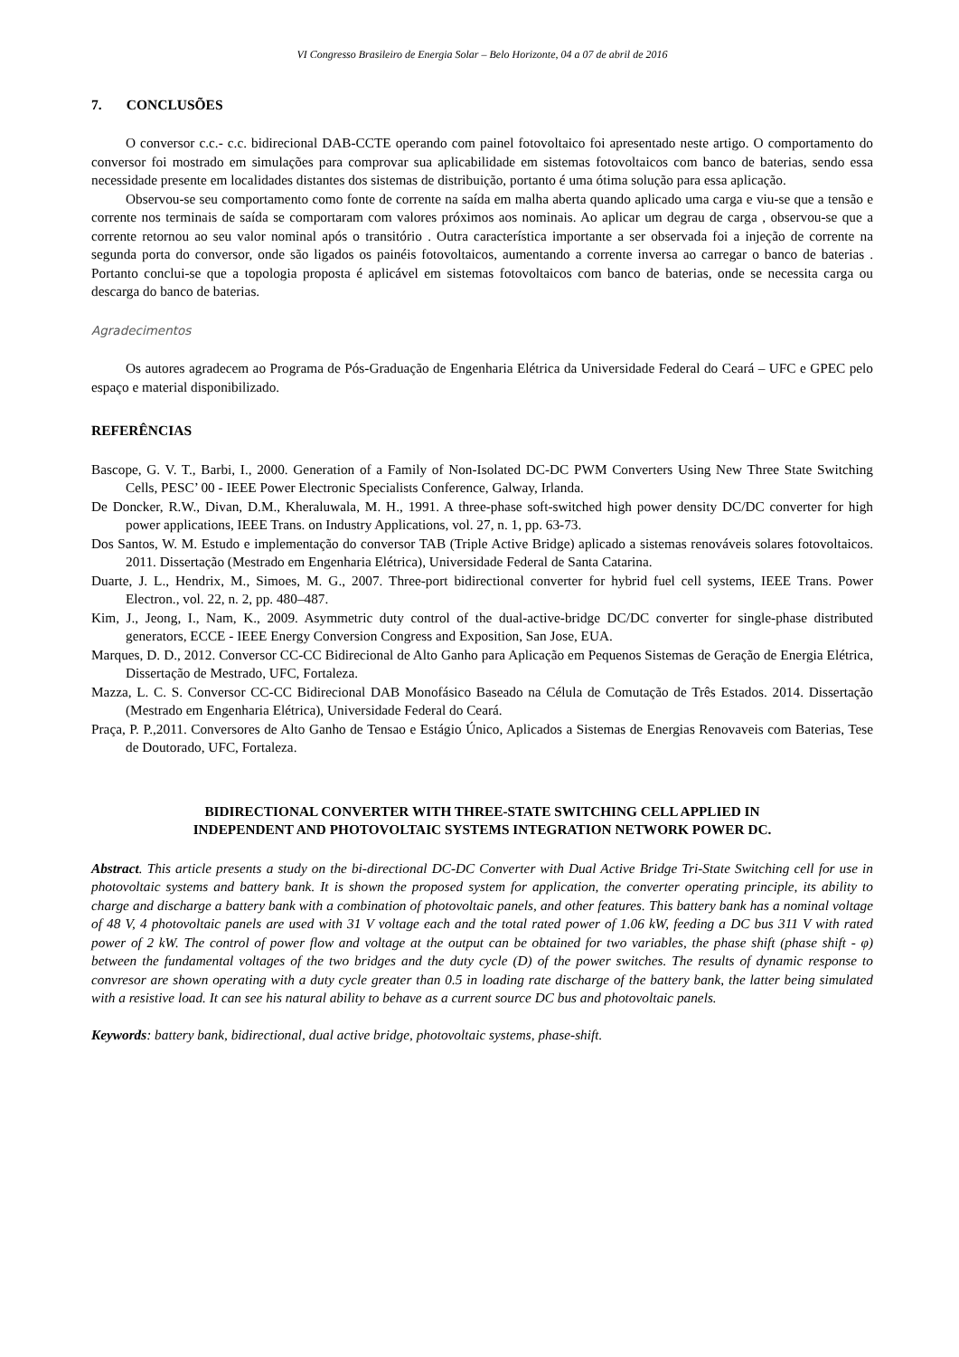VI Congresso Brasileiro de Energia Solar – Belo Horizonte, 04 a 07 de abril de 2016
7. CONCLUSÕES
O conversor c.c.- c.c. bidirecional DAB-CCTE operando com painel fotovoltaico foi apresentado neste artigo. O comportamento do conversor foi mostrado em simulações para comprovar sua aplicabilidade em sistemas fotovoltaicos com banco de baterias, sendo essa necessidade presente em localidades distantes dos sistemas de distribuição, portanto é uma ótima solução para essa aplicação.
Observou-se seu comportamento como fonte de corrente na saída em malha aberta quando aplicado uma carga e viu-se que a tensão e corrente nos terminais de saída se comportaram com valores próximos aos nominais. Ao aplicar um degrau de carga , observou-se que a corrente retornou ao seu valor nominal após o transitório . Outra característica importante a ser observada foi a injeção de corrente na segunda porta do conversor, onde são ligados os painéis fotovoltaicos, aumentando a corrente inversa ao carregar o banco de baterias . Portanto conclui-se que a topologia proposta é aplicável em sistemas fotovoltaicos com banco de baterias, onde se necessita carga ou descarga do banco de baterias.
Agradecimentos
Os autores agradecem ao Programa de Pós-Graduação de Engenharia Elétrica da Universidade Federal do Ceará – UFC e GPEC pelo espaço e material disponibilizado.
REFERÊNCIAS
Bascope, G. V. T., Barbi, I., 2000. Generation of a Family of Non-Isolated DC-DC PWM Converters Using New Three State Switching Cells, PESC’ 00 - IEEE Power Electronic Specialists Conference, Galway, Irlanda.
De Doncker, R.W., Divan, D.M., Kheraluwala, M. H., 1991. A three-phase soft-switched high power density DC/DC converter for high power applications, IEEE Trans. on Industry Applications, vol. 27, n. 1, pp. 63-73.
Dos Santos, W. M. Estudo e implementação do conversor TAB (Triple Active Bridge) aplicado a sistemas renováveis solares fotovoltaicos. 2011. Dissertação (Mestrado em Engenharia Elétrica), Universidade Federal de Santa Catarina.
Duarte, J. L., Hendrix, M., Simoes, M. G., 2007. Three-port bidirectional converter for hybrid fuel cell systems, IEEE Trans. Power Electron., vol. 22, n. 2, pp. 480–487.
Kim, J., Jeong, I., Nam, K., 2009. Asymmetric duty control of the dual-active-bridge DC/DC converter for single-phase distributed generators, ECCE - IEEE Energy Conversion Congress and Exposition, San Jose, EUA.
Marques, D. D., 2012. Conversor CC-CC Bidirecional de Alto Ganho para Aplicação em Pequenos Sistemas de Geração de Energia Elétrica, Dissertação de Mestrado, UFC, Fortaleza.
Mazza, L. C. S. Conversor CC-CC Bidirecional DAB Monofásico Baseado na Célula de Comutação de Três Estados. 2014. Dissertação (Mestrado em Engenharia Elétrica), Universidade Federal do Ceará.
Praça, P. P.,2011. Conversores de Alto Ganho de Tensao e Estágio Único, Aplicados a Sistemas de Energias Renovaveis com Baterias, Tese de Doutorado, UFC, Fortaleza.
BIDIRECTIONAL CONVERTER WITH THREE-STATE SWITCHING CELL APPLIED IN
INDEPENDENT AND PHOTOVOLTAIC SYSTEMS INTEGRATION NETWORK POWER DC.
Abstract. This article presents a study on the bi-directional DC-DC Converter with Dual Active Bridge Tri-State Switching cell for use in photovoltaic systems and battery bank. It is shown the proposed system for application, the converter operating principle, its ability to charge and discharge a battery bank with a combination of photovoltaic panels, and other features. This battery bank has a nominal voltage of 48 V, 4 photovoltaic panels are used with 31 V voltage each and the total rated power of 1.06 kW, feeding a DC bus 311 V with rated power of 2 kW. The control of power flow and voltage at the output can be obtained for two variables, the phase shift (phase shift - φ) between the fundamental voltages of the two bridges and the duty cycle (D) of the power switches. The results of dynamic response to convresor are shown operating with a duty cycle greater than 0.5 in loading rate discharge of the battery bank, the latter being simulated with a resistive load. It can see his natural ability to behave as a current source DC bus and photovoltaic panels.
Keywords: battery bank, bidirectional, dual active bridge, photovoltaic systems, phase-shift.